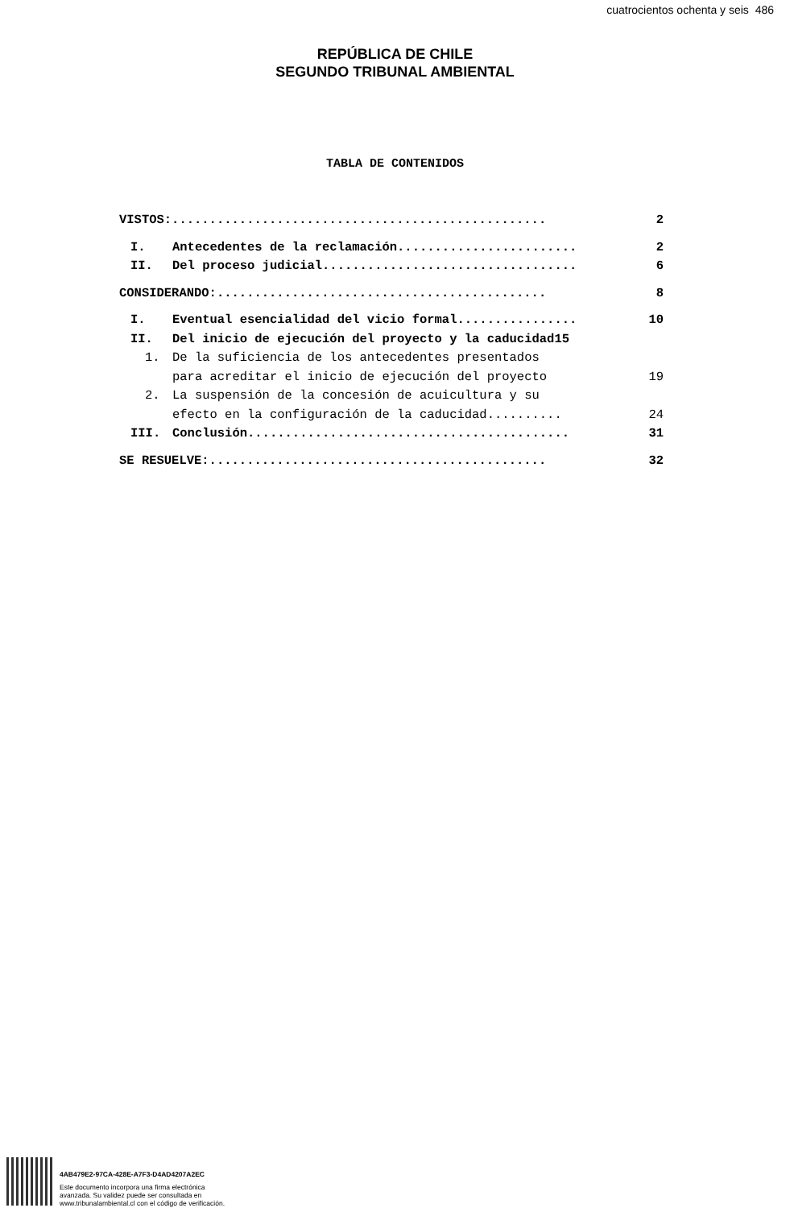cuatrocientos ochenta y seis 486
REPÚBLICA DE CHILE
SEGUNDO TRIBUNAL AMBIENTAL
TABLA DE CONTENIDOS
VISTOS:.................................................. 2
I. Antecedentes de la reclamación........................ 2
II. Del proceso judicial.................................. 6
CONSIDERANDO:............................................ 8
I. Eventual esencialidad del vicio formal................ 10
II. Del inicio de ejecución del proyecto y la caducidad15
1. De la suficiencia de los antecedentes presentados
para acreditar el inicio de ejecución del proyecto 19
2. La suspensión de la concesión de acuicultura y su
efecto en la configuración de la caducidad.......... 24
III. Conclusión........................................... 31
SE RESUELVE:............................................. 32
4AB479E2-97CA-428E-A7F3-D4AD4207A2EC
Este documento incorpora una firma electrónica
avanzada. Su validez puede ser consultada en
www.tribunalambiental.cl con el código de verificación.